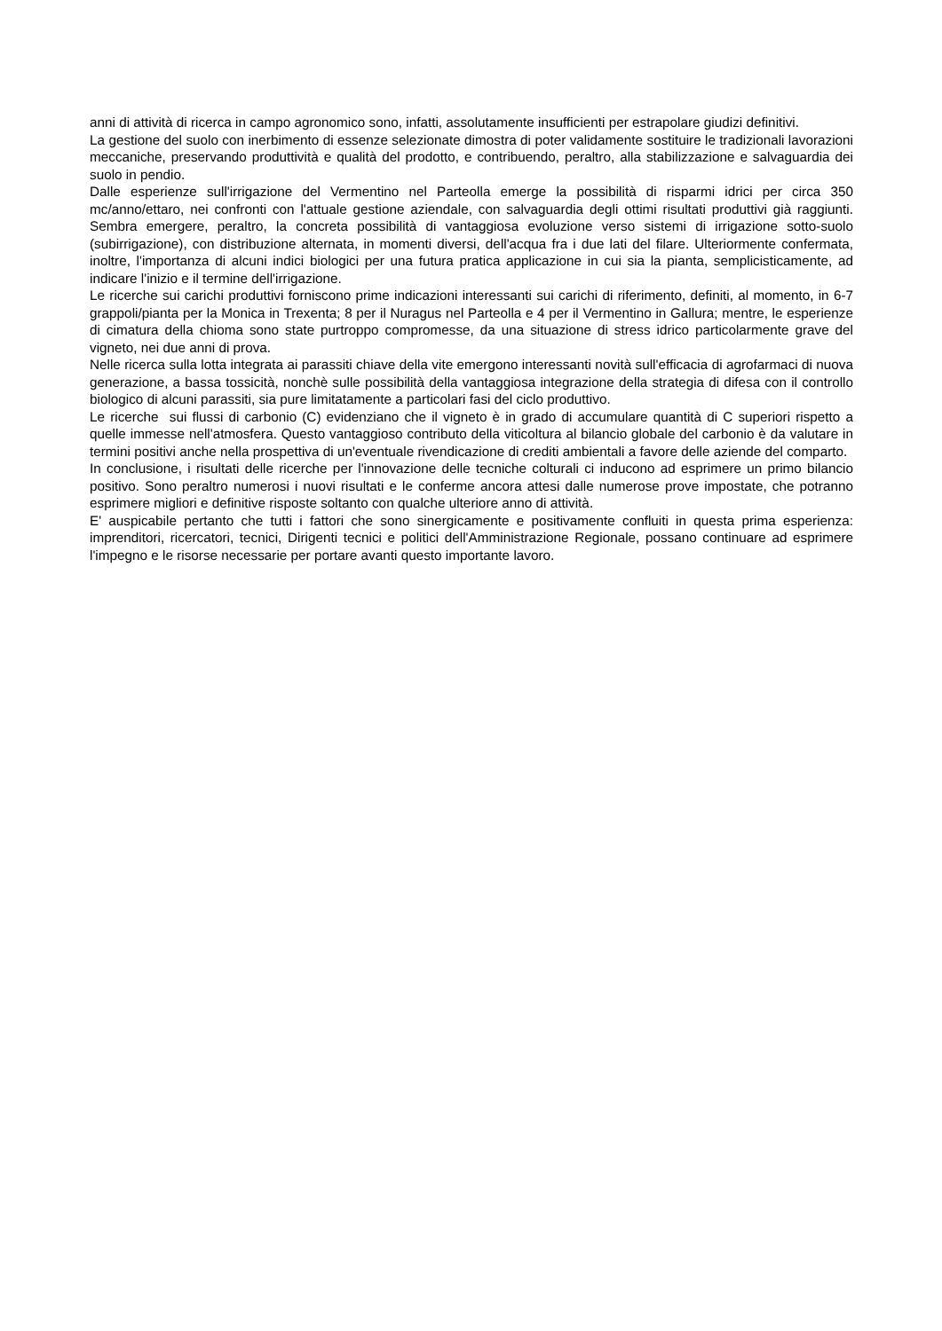anni di attività di ricerca in campo agronomico sono, infatti, assolutamente insufficienti per estrapolare giudizi definitivi.
La gestione del suolo con inerbimento di essenze selezionate dimostra di poter validamente sostituire le tradizionali lavorazioni meccaniche, preservando produttività e qualità del prodotto, e contribuendo, peraltro, alla stabilizzazione e salvaguardia dei suolo in pendio.
Dalle esperienze sull'irrigazione del Vermentino nel Parteolla emerge la possibilità di risparmi idrici per circa 350 mc/anno/ettaro, nei confronti con l'attuale gestione aziendale, con salvaguardia degli ottimi risultati produttivi già raggiunti. Sembra emergere, peraltro, la concreta possibilità di vantaggiosa evoluzione verso sistemi di irrigazione sotto-suolo (subirrigazione), con distribuzione alternata, in momenti diversi, dell'acqua fra i due lati del filare. Ulteriormente confermata, inoltre, l'importanza di alcuni indici biologici per una futura pratica applicazione in cui sia la pianta, semplicisticamente, ad indicare l'inizio e il termine dell'irrigazione.
Le ricerche sui carichi produttivi forniscono prime indicazioni interessanti sui carichi di riferimento, definiti, al momento, in 6-7 grappoli/pianta per la Monica in Trexenta; 8 per il Nuragus nel Parteolla e 4 per il Vermentino in Gallura; mentre, le esperienze di cimatura della chioma sono state purtroppo compromesse, da una situazione di stress idrico particolarmente grave del vigneto, nei due anni di prova.
Nelle ricerca sulla lotta integrata ai parassiti chiave della vite emergono interessanti novità sull'efficacia di agrofarmaci di nuova generazione, a bassa tossicità, nonchè sulle possibilità della vantaggiosa integrazione della strategia di difesa con il controllo biologico di alcuni parassiti, sia pure limitatamente a particolari fasi del ciclo produttivo.
Le ricerche sui flussi di carbonio (C) evidenziano che il vigneto è in grado di accumulare quantità di C superiori rispetto a quelle immesse nell'atmosfera. Questo vantaggioso contributo della viticoltura al bilancio globale del carbonio è da valutare in termini positivi anche nella prospettiva di un'eventuale rivendicazione di crediti ambientali a favore delle aziende del comparto.
In conclusione, i risultati delle ricerche per l'innovazione delle tecniche colturali ci inducono ad esprimere un primo bilancio positivo. Sono peraltro numerosi i nuovi risultati e le conferme ancora attesi dalle numerose prove impostate, che potranno esprimere migliori e definitive risposte soltanto con qualche ulteriore anno di attività.
E' auspicabile pertanto che tutti i fattori che sono sinergicamente e positivamente confluiti in questa prima esperienza: imprenditori, ricercatori, tecnici, Dirigenti tecnici e politici dell'Amministrazione Regionale, possano continuare ad esprimere l'impegno e le risorse necessarie per portare avanti questo importante lavoro.